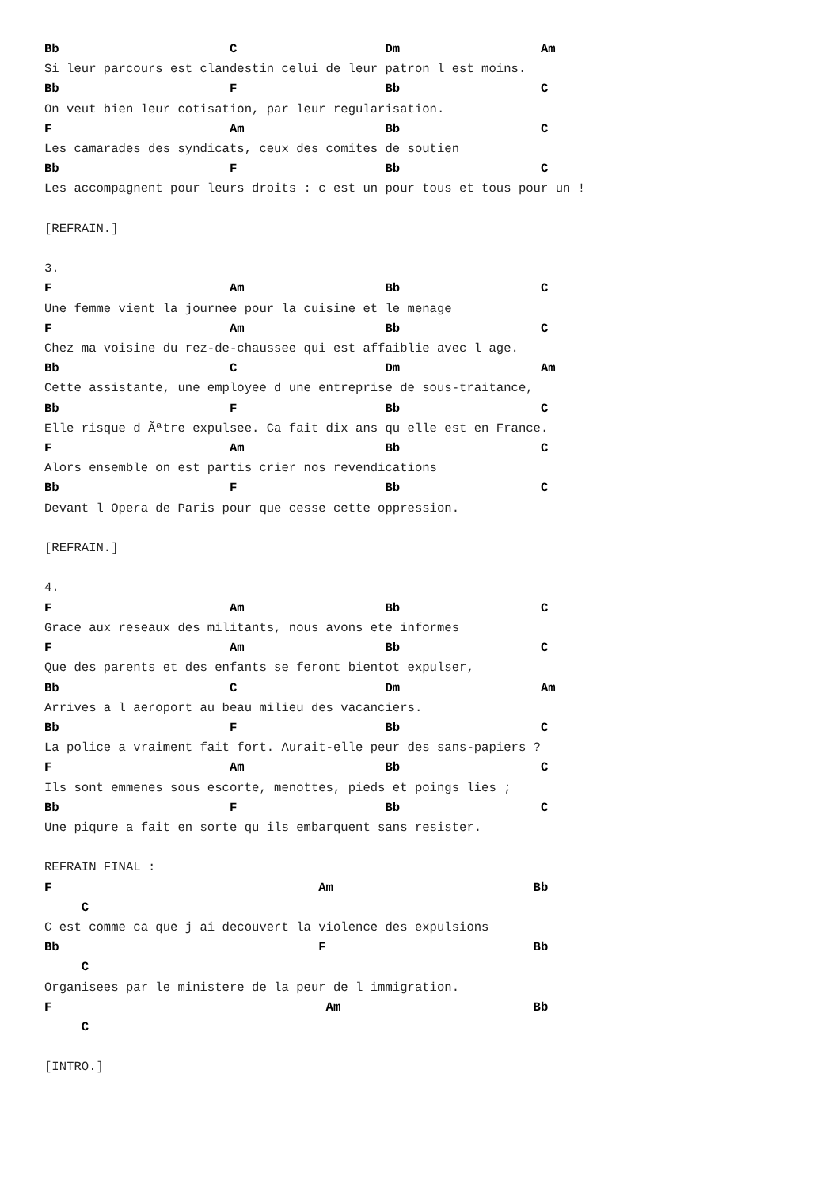Bb                       C                    Dm                   Am
Si leur parcours est clandestin celui de leur patron l est moins.
Bb                       F                    Bb                   C
On veut bien leur cotisation, par leur regularisation.
F                        Am                   Bb                   C
Les camarades des syndicats, ceux des comites de soutien
Bb                       F                    Bb                   C
Les accompagnent pour leurs droits : c est un pour tous et tous pour un !

[REFRAIN.]

3.
F                        Am                   Bb                   C
Une femme vient la journee pour la cuisine et le menage
F                        Am                   Bb                   C
Chez ma voisine du rez-de-chaussee qui est affaiblie avec l age.
Bb                       C                    Dm                   Am
Cette assistante, une employee d une entreprise de sous-traitance,
Bb                       F                    Bb                   C
Elle risque d Ãªtre expulsee. Ca fait dix ans qu elle est en France.
F                        Am                   Bb                   C
Alors ensemble on est partis crier nos revendications
Bb                       F                    Bb                   C
Devant l Opera de Paris pour que cesse cette oppression.

[REFRAIN.]

4.
F                        Am                   Bb                   C
Grace aux reseaux des militants, nous avons ete informes
F                        Am                   Bb                   C
Que des parents et des enfants se feront bientot expulser,
Bb                       C                    Dm                   Am
Arrives a l aeroport au beau milieu des vacanciers.
Bb                       F                    Bb                   C
La police a vraiment fait fort. Aurait-elle peur des sans-papiers ?
F                        Am                   Bb                   C
Ils sont emmenes sous escorte, menottes, pieds et poings lies ;
Bb                       F                    Bb                   C
Une piqure a fait en sorte qu ils embarquent sans resister.

REFRAIN FINAL :
F                                    Am                           Bb
     C
C est comme ca que j ai decouvert la violence des expulsions
Bb                                   F                            Bb
     C
Organisees par le ministere de la peur de l immigration.
F                                     Am                          Bb
     C

[INTRO.]